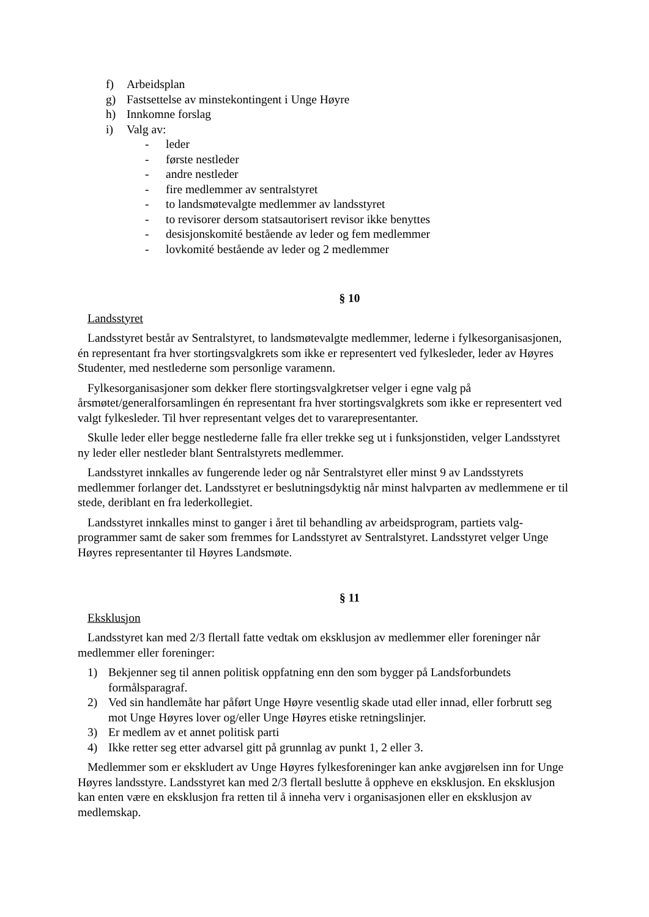f) Arbeidsplan
g) Fastsettelse av minstekontingent i Unge Høyre
h) Innkomne forslag
i) Valg av:
- leder
- første nestleder
- andre nestleder
- fire medlemmer av sentralstyret
- to landsmøtevalgte medlemmer av landsstyret
- to revisorer dersom statsautorisert revisor ikke benyttes
- desisjonskomité bestående av leder og fem medlemmer
- lovkomité bestående av leder og 2 medlemmer
§ 10
Landsstyret
Landsstyret består av Sentralstyret, to landsmøtevalgte medlemmer, lederne i fylkesorganisasjonen, én representant fra hver stortingsvalgkrets som ikke er representert ved fylkesleder, leder av Høyres Studenter, med nestlederne som personlige varamenn.
Fylkesorganisasjoner som dekker flere stortingsvalgkretser velger i egne valg på årsmøtet/generalforsamlingen én representant fra hver stortingsvalgkrets som ikke er representert ved valgt fylkesleder. Til hver representant velges det to vararepresentanter.
Skulle leder eller begge nestlederne falle fra eller trekke seg ut i funksjonstiden, velger Landsstyret ny leder eller nestleder blant Sentralstyrets medlemmer.
Landsstyret innkalles av fungerende leder og når Sentralstyret eller minst 9 av Landsstyrets medlemmer forlanger det. Landsstyret er beslutningsdyktig når minst halvparten av medlemmene er til stede, deriblant en fra lederkollegiet.
Landsstyret innkalles minst to ganger i året til behandling av arbeidsprogram, partiets valg-programmer samt de saker som fremmes for Landsstyret av Sentralstyret. Landsstyret velger Unge Høyres representanter til Høyres Landsmøte.
§ 11
Eksklusjon
Landsstyret kan med 2/3 flertall fatte vedtak om eksklusjon av medlemmer eller foreninger når medlemmer eller foreninger:
1) Bekjenner seg til annen politisk oppfatning enn den som bygger på Landsforbundets formålsparagraf.
2) Ved sin handlemåte har påført Unge Høyre vesentlig skade utad eller innad, eller forbrutt seg mot Unge Høyres lover og/eller Unge Høyres etiske retningslinjer.
3) Er medlem av et annet politisk parti
4) Ikke retter seg etter advarsel gitt på grunnlag av punkt 1, 2 eller 3.
Medlemmer som er ekskludert av Unge Høyres fylkesforeninger kan anke avgjørelsen inn for Unge Høyres landsstyre. Landsstyret kan med 2/3 flertall beslutte å oppheve en eksklusjon. En eksklusjon kan enten være en eksklusjon fra retten til å inneha verv i organisasjonen eller en eksklusjon av medlemskap.